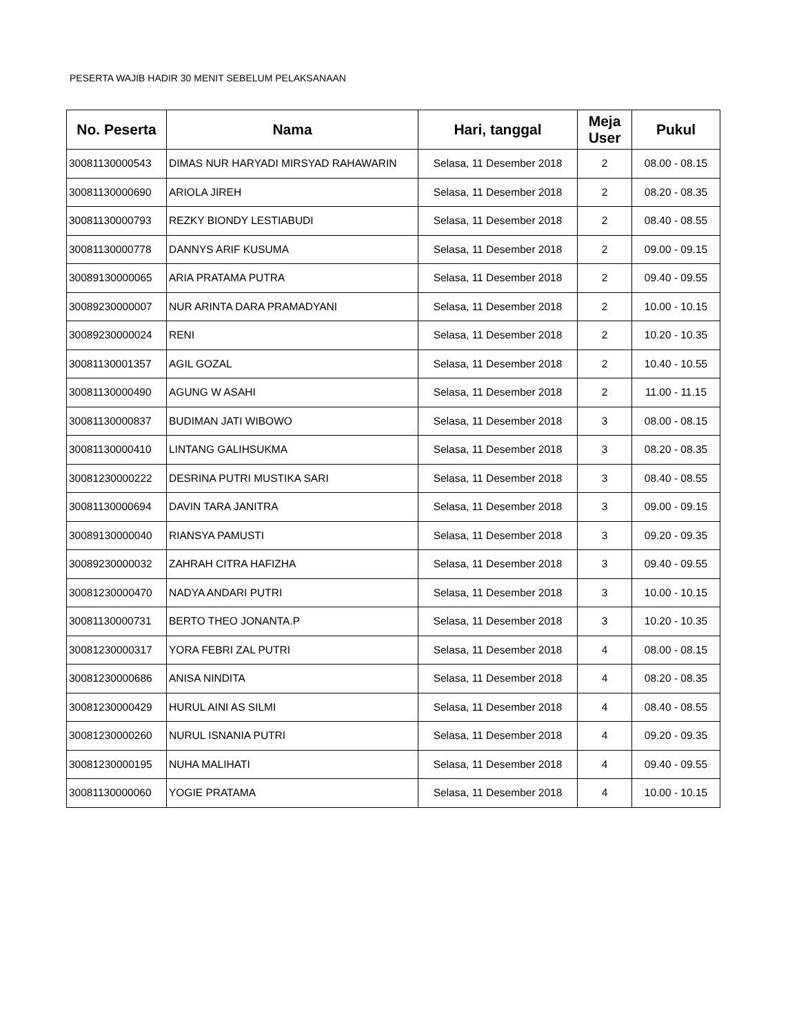PESERTA WAJIB HADIR 30 MENIT SEBELUM PELAKSANAAN
| No. Peserta | Nama | Hari, tanggal | Meja User | Pukul |
| --- | --- | --- | --- | --- |
| 30081130000543 | DIMAS NUR HARYADI MIRSYAD RAHAWARIN | Selasa, 11 Desember 2018 | 2 | 08.00 - 08.15 |
| 30081130000690 | ARIOLA JIREH | Selasa, 11 Desember 2018 | 2 | 08.20 - 08.35 |
| 30081130000793 | REZKY BIONDY LESTIABUDI | Selasa, 11 Desember 2018 | 2 | 08.40 - 08.55 |
| 30081130000778 | DANNYS ARIF KUSUMA | Selasa, 11 Desember 2018 | 2 | 09.00 - 09.15 |
| 30089130000065 | ARIA PRATAMA PUTRA | Selasa, 11 Desember 2018 | 2 | 09.40 - 09.55 |
| 30089230000007 | NUR ARINTA DARA PRAMADYANI | Selasa, 11 Desember 2018 | 2 | 10.00 - 10.15 |
| 30089230000024 | RENI | Selasa, 11 Desember 2018 | 2 | 10.20 - 10.35 |
| 30081130001357 | AGIL GOZAL | Selasa, 11 Desember 2018 | 2 | 10.40 - 10.55 |
| 30081130000490 | AGUNG W ASAHI | Selasa, 11 Desember 2018 | 2 | 11.00 - 11.15 |
| 30081130000837 | BUDIMAN JATI WIBOWO | Selasa, 11 Desember 2018 | 3 | 08.00 - 08.15 |
| 30081130000410 | LINTANG GALIHSUKMA | Selasa, 11 Desember 2018 | 3 | 08.20 - 08.35 |
| 30081230000222 | DESRINA PUTRI MUSTIKA SARI | Selasa, 11 Desember 2018 | 3 | 08.40 - 08.55 |
| 30081130000694 | DAVIN TARA JANITRA | Selasa, 11 Desember 2018 | 3 | 09.00 - 09.15 |
| 30089130000040 | RIANSYA PAMUSTI | Selasa, 11 Desember 2018 | 3 | 09.20 - 09.35 |
| 30089230000032 | ZAHRAH CITRA HAFIZHA | Selasa, 11 Desember 2018 | 3 | 09.40 - 09.55 |
| 30081230000470 | NADYA ANDARI PUTRI | Selasa, 11 Desember 2018 | 3 | 10.00 - 10.15 |
| 30081130000731 | BERTO THEO JONANTA.P | Selasa, 11 Desember 2018 | 3 | 10.20 - 10.35 |
| 30081230000317 | YORA FEBRI ZAL PUTRI | Selasa, 11 Desember 2018 | 4 | 08.00 - 08.15 |
| 30081230000686 | ANISA NINDITA | Selasa, 11 Desember 2018 | 4 | 08.20 - 08.35 |
| 30081230000429 | HURUL AINI AS SILMI | Selasa, 11 Desember 2018 | 4 | 08.40 - 08.55 |
| 30081230000260 | NURUL ISNANIA PUTRI | Selasa, 11 Desember 2018 | 4 | 09.20 - 09.35 |
| 30081230000195 | NUHA MALIHATI | Selasa, 11 Desember 2018 | 4 | 09.40 - 09.55 |
| 30081130000060 | YOGIE PRATAMA | Selasa, 11 Desember 2018 | 4 | 10.00 - 10.15 |